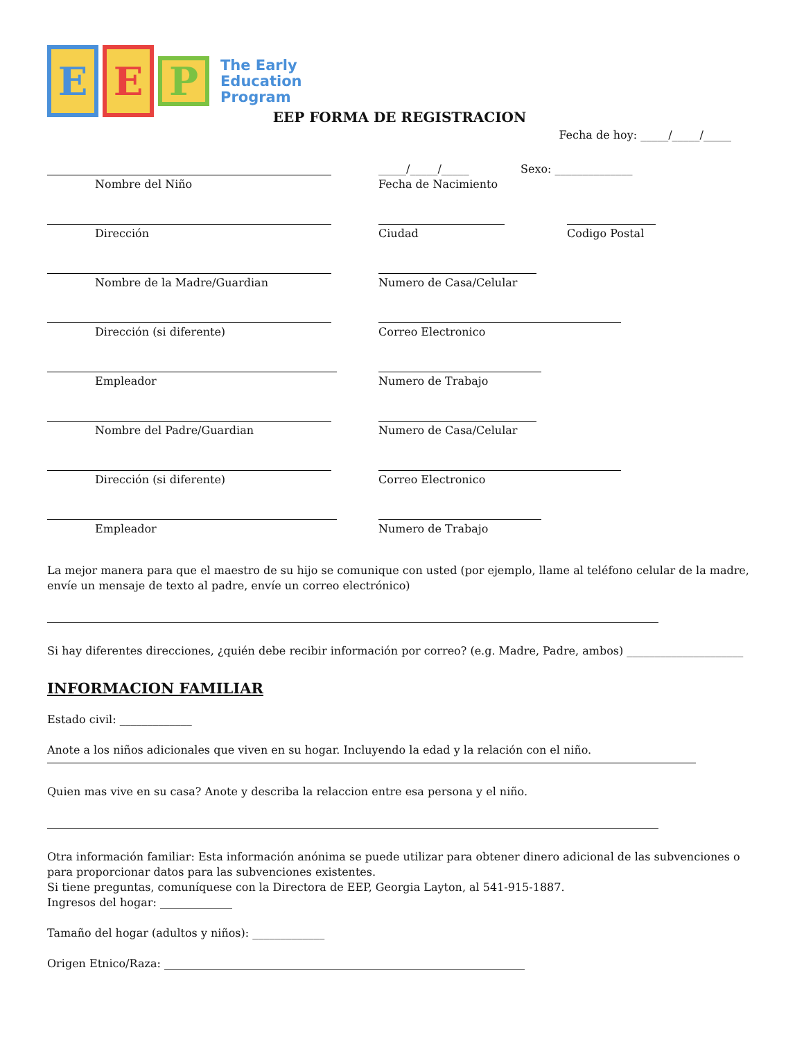E E P The Early
Education
Program
EEP FORMA DE REGISTRACION
Fecha de hoy: _____/_____/_____
Nombre del Niño
_____/_____/_____
Fecha de Nacimiento
Sexo: ______________
Dirección Ciudad Codigo Postal
Nombre de la Madre/Guardian Numero de Casa/Celular
Dirección (si diferente) Correo Electronico
Empleador Numero de Trabajo
Nombre del Padre/Guardian Numero de Casa/Celular
Dirección (si diferente) Correo Electronico
Empleador Numero de Trabajo
La mejor manera para que el maestro de su hijo se comunique con usted (por ejemplo, llame al teléfono celular de la madre, envíe un mensaje de texto al padre, envíe un correo electrónico)
Si hay diferentes direcciones, ¿quién debe recibir información por correo? (e.g. Madre, Padre, ambos) _____________________
INFORMACION FAMILIAR
Estado civil: _____________
Anote a los niños adicionales que viven en su hogar. Incluyendo la edad y la relación con el niño.
Quien mas vive en su casa? Anote y describa la relaccion entre esa persona y el niño.
Otra información familiar: Esta información anónima se puede utilizar para obtener dinero adicional de las subvenciones o para proporcionar datos para las subvenciones existentes.
Si tiene preguntas, comuníquese con la Directora de EEP, Georgia Layton, al 541-915-1887.
Ingresos del hogar: _____________
Tamaño del hogar (adultos y niños): _____________
Origen Etnico/Raza: _________________________________________________________________